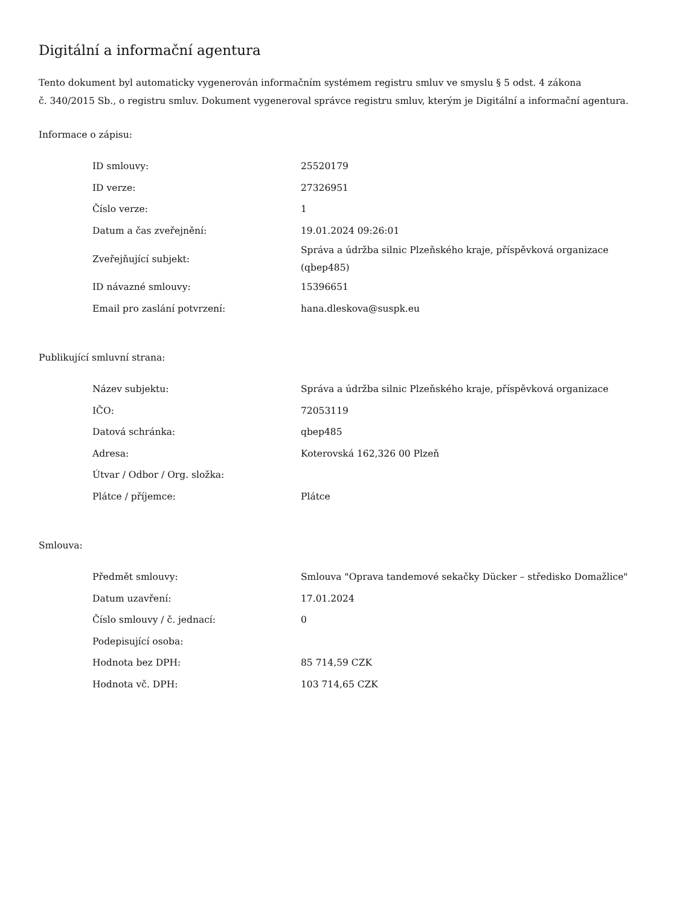Digitální a informační agentura
Tento dokument byl automaticky vygenerován informačním systémem registru smluv ve smyslu § 5 odst. 4 zákona
č. 340/2015 Sb., o registru smluv. Dokument vygeneroval správce registru smluv, kterým je Digitální a informační agentura.
Informace o zápisu:
| ID smlouvy: | 25520179 |
| ID verze: | 27326951 |
| Číslo verze: | 1 |
| Datum a čas zveřejnění: | 19.01.2024 09:26:01 |
| Zveřejňující subjekt: | Správa a údržba silnic Plzeňského kraje, příspěvková organizace (qbep485) |
| ID návazné smlouvy: | 15396651 |
| Email pro zaslání potvrzení: | hana.dleskova@suspk.eu |
Publikující smluvní strana:
| Název subjektu: | Správa a údržba silnic Plzeňského kraje, příspěvková organizace |
| IČO: | 72053119 |
| Datová schránka: | qbep485 |
| Adresa: | Koterovská 162,326 00 Plzeň |
| Útvar / Odbor / Org. složka: | |
| Plátce / příjemce: | Plátce |
Smlouva:
| Předmět smlouvy: | Smlouva "Oprava tandemové sekačky Dücker – středisko Domažlice" |
| Datum uzavření: | 17.01.2024 |
| Číslo smlouvy / č. jednací: | 0 |
| Podepisující osoba: | |
| Hodnota bez DPH: | 85 714,59 CZK |
| Hodnota vč. DPH: | 103 714,65 CZK |